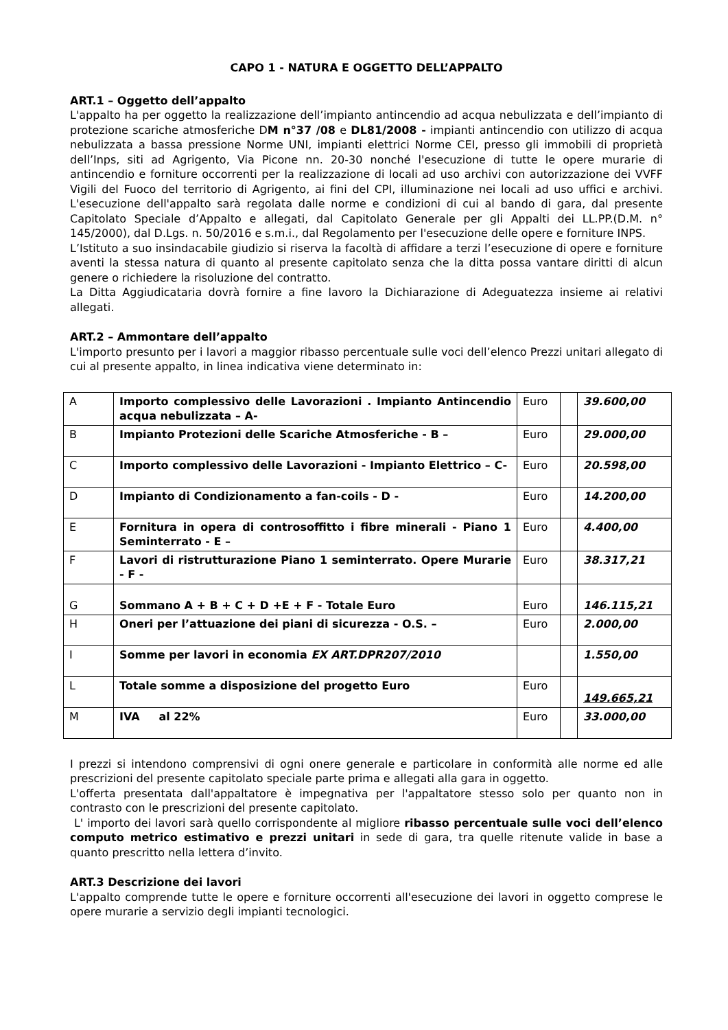CAPO 1 - NATURA E OGGETTO DELL’APPALTO
ART.1 – Oggetto dell’appalto
L'appalto ha per oggetto la realizzazione dell’impianto antincendio ad acqua nebulizzata e dell’impianto di protezione scariche atmosferiche DM n°37 /08 e DL81/2008 - impianti antincendio con utilizzo di acqua nebulizzata a bassa pressione Norme UNI, impianti elettrici Norme CEI, presso gli immobili di proprietà dell’Inps, siti ad Agrigento, Via Picone nn. 20-30 nonché l'esecuzione di tutte le opere murarie di antincendio e forniture occorrenti per la realizzazione di locali ad uso archivi con autorizzazione dei VVFF Vigili del Fuoco del territorio di Agrigento, ai fini del CPI, illuminazione nei locali ad uso uffici e archivi. L'esecuzione dell'appalto sarà regolata dalle norme e condizioni di cui al bando di gara, dal presente Capitolato Speciale d’Appalto e allegati, dal Capitolato Generale per gli Appalti dei LL.PP.(D.M. n° 145/2000), dal D.Lgs. n. 50/2016 e s.m.i., dal Regolamento per l'esecuzione delle opere e forniture INPS.
L’Istituto a suo insindacabile giudizio si riserva la facoltà di affidare a terzi l’esecuzione di opere e forniture aventi la stessa natura di quanto al presente capitolato senza che la ditta possa vantare diritti di alcun genere o richiedere la risoluzione del contratto.
La Ditta Aggiudicataria dovrà fornire a fine lavoro la Dichiarazione di Adeguatezza insieme ai relativi allegati.
ART.2 – Ammontare dell’appalto
L'importo presunto per i lavori a maggior ribasso percentuale sulle voci dell’elenco Prezzi unitari allegato di cui al presente appalto, in linea indicativa viene determinato in:
| A | Importo complessivo delle Lavorazioni . Impianto Antincendio acqua nebulizzata – A- | Euro | | 39.600,00 |
| B | Impianto Protezioni delle Scariche Atmosferiche - B – | Euro | | 29.000,00 |
| C | Importo complessivo delle Lavorazioni - Impianto Elettrico – C- | Euro | | 20.598,00 |
| D | Impianto di Condizionamento a fan-coils - D - | Euro | | 14.200,00 |
| E | Fornitura in opera di controsoffitto i fibre minerali - Piano 1 Seminterrato - E – | Euro | | 4.400,00 |
| F | Lavori di ristrutturazione Piano 1 seminterrato. Opere Murarie - F - | Euro | | 38.317,21 |
| G | Sommano A + B + C + D +E + F - Totale Euro | Euro | | 146.115,21 |
| H | Oneri per l’attuazione dei piani di sicurezza - O.S. – | Euro | | 2.000,00 |
| I | Somme per lavori in economia EX ART.DPR207/2010 | | | 1.550,00 |
| L | Totale somme a disposizione del progetto Euro | Euro | | 149.665,21 |
| M | IVA al 22% | Euro | | 33.000,00 |
I prezzi si intendono comprensivi di ogni onere generale e particolare in conformità alle norme ed alle prescrizioni del presente capitolato speciale parte prima e allegati alla gara in oggetto.
L'offerta presentata dall'appaltatore è impegnativa per l'appaltatore stesso solo per quanto non in contrasto con le prescrizioni del presente capitolato.
L' importo dei lavori sarà quello corrispondente al migliore ribasso percentuale sulle voci dell’elenco computo metrico estimativo e prezzi unitari in sede di gara, tra quelle ritenute valide in base a quanto prescritto nella lettera d’invito.
ART.3 Descrizione dei lavori
L'appalto comprende tutte le opere e forniture occorrenti all'esecuzione dei lavori in oggetto comprese le opere murarie a servizio degli impianti tecnologici.